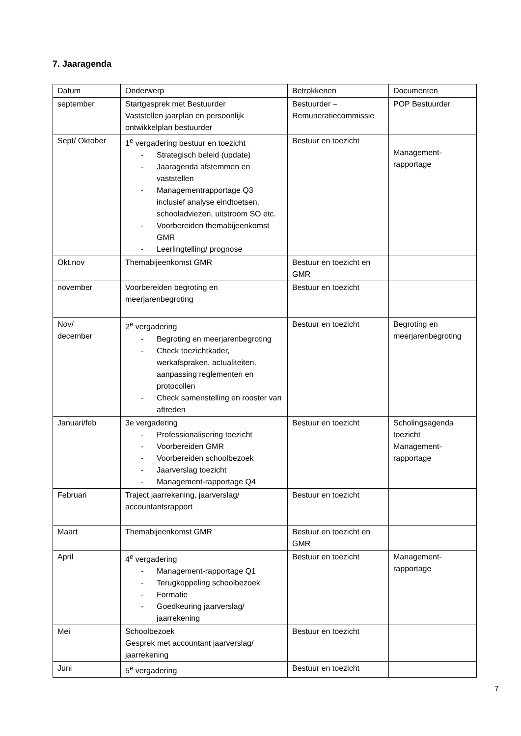7. Jaaragenda
| Datum | Onderwerp | Betrokkenen | Documenten |
| september | Startgesprek met Bestuurder Vaststellen jaarplan en persoonlijk ontwikkelplan bestuurder | Bestuurder – Remuneratiecommissie | POP Bestuurder |
| Sept/ Oktober | 1<sup>e</sup> vergadering bestuur en toezicht - Strategisch beleid (update) - Jaaragenda afstemmen en vaststellen - Managementrapportage Q3 inclusief analyse eindtoetsen, schooladviezen, uitstroom SO etc. - Voorbereiden themabijeenkomst GMR - Leerlingtelling/ prognose | Bestuur en toezicht | Management- rapportage |
| Okt.nov | Themabijeenkomst GMR | Bestuur en toezicht en GMR | |
| november | Voorbereiden begroting en meerjarenbegroting | Bestuur en toezicht | |
| Nov/ december | 2<sup>e</sup> vergadering - Begroting en meerjarenbegroting - Check toezichtkader, werkafspraken, actualiteiten, aanpassing reglementen en protocollen - Check samenstelling en rooster van aftreden | Bestuur en toezicht | Begroting en meerjarenbegroting |
| Januari/feb | 3e vergadering - Professionalisering toezicht - Voorbereiden GMR - Voorbereiden schoolbezoek - Jaarverslag toezicht - Management-rapportage Q4 | Bestuur en toezicht | Scholingsagenda toezicht Management- rapportage |
| Februari | Traject jaarrekening, jaarverslag/ accountantsrapport | Bestuur en toezicht | |
| Maart | Themabijeenkomst GMR | Bestuur en toezicht en GMR | |
| April | 4<sup>e</sup> vergadering - Management-rapportage Q1 - Terugkoppeling schoolbezoek - Formatie - Goedkeuring jaarverslag/ jaarrekening | Bestuur en toezicht | Management- rapportage |
| Mei | Schoolbezoek Gesprek met accountant jaarverslag/ jaarrekening | Bestuur en toezicht | |
| Juni | 5<sup>e</sup> vergadering | Bestuur en toezicht | |
7